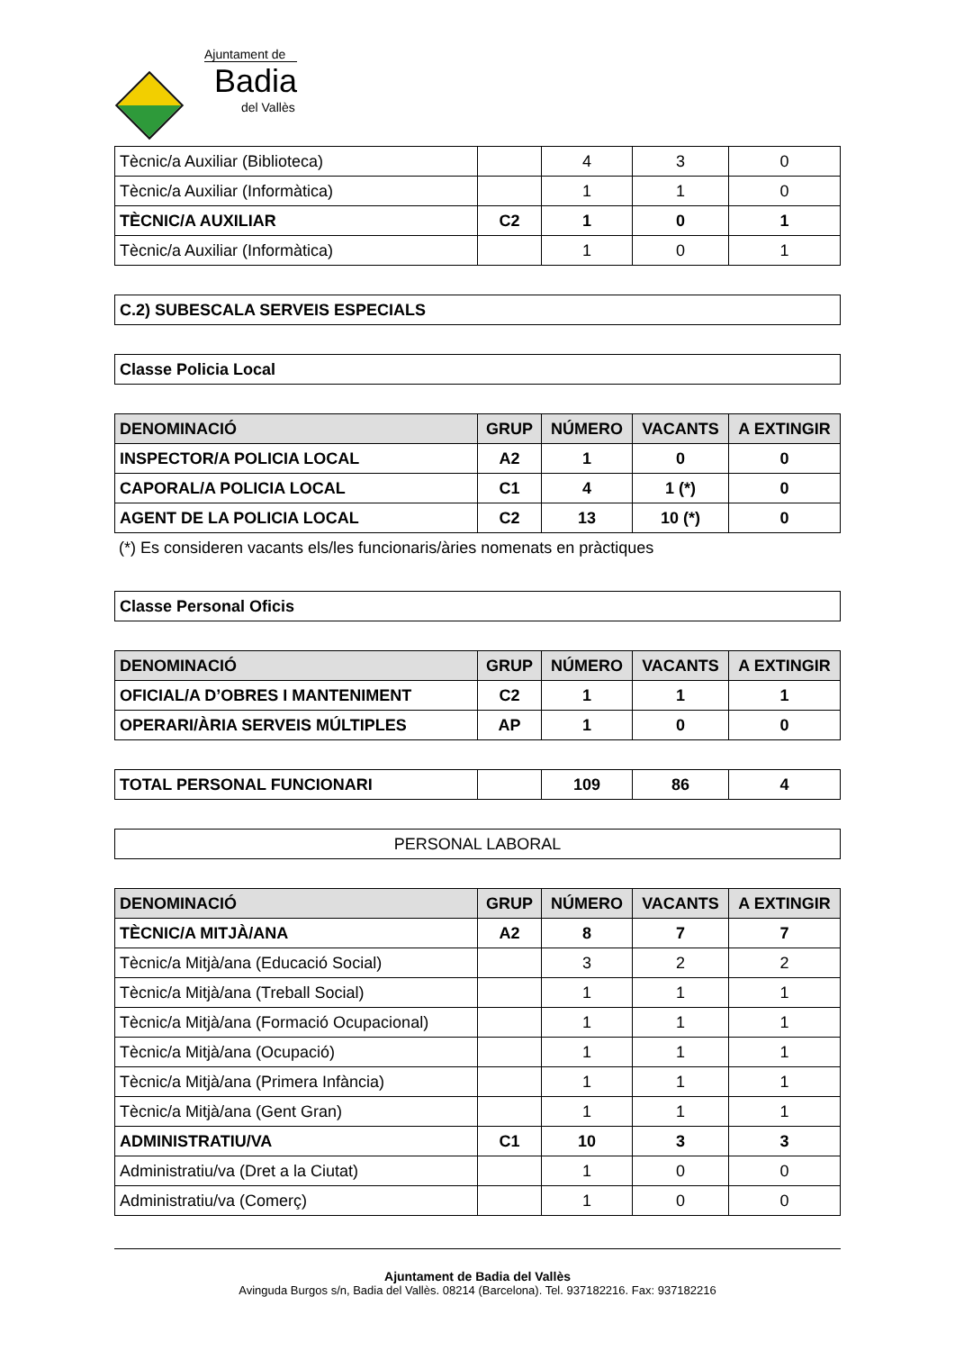Ajuntament de
Badia
del Vallès
| Tècnic/a Auxiliar (Biblioteca) | | 4 | 3 | 0 |
| Tècnic/a Auxiliar (Informàtica) | | 1 | 1 | 0 |
| TÈCNIC/A AUXILIAR | C2 | 1 | 0 | 1 |
| Tècnic/a Auxiliar (Informàtica) | | 1 | 0 | 1 |
| C.2) SUBESCALA SERVEIS ESPECIALS |
| Classe Policia Local |
| DENOMINACIÓ | GRUP | NÚMERO | VACANTS | A EXTINGIR |
| --- | --- | --- | --- | --- |
| INSPECTOR/A POLICIA LOCAL | A2 | 1 | 0 | 0 |
| CAPORAL/A POLICIA LOCAL | C1 | 4 | 1 (*) | 0 |
| AGENT DE LA POLICIA LOCAL | C2 | 13 | 10 (*) | 0 |
(*) Es consideren vacants els/les funcionaris/àries nomenats en pràctiques
| Classe Personal Oficis |
| DENOMINACIÓ | GRUP | NÚMERO | VACANTS | A EXTINGIR |
| --- | --- | --- | --- | --- |
| OFICIAL/A D’OBRES I MANTENIMENT | C2 | 1 | 1 | 1 |
| OPERARI/ÀRIA SERVEIS MÚLTIPLES | AP | 1 | 0 | 0 |
| TOTAL PERSONAL FUNCIONARI | | 109 | 86 | 4 |
| PERSONAL LABORAL |
| DENOMINACIÓ | GRUP | NÚMERO | VACANTS | A EXTINGIR |
| --- | --- | --- | --- | --- |
| TÈCNIC/A MITJÀ/ANA | A2 | 8 | 7 | 7 |
| Tècnic/a Mitjà/ana (Educació Social) | | 3 | 2 | 2 |
| Tècnic/a Mitjà/ana (Treball Social) | | 1 | 1 | 1 |
| Tècnic/a Mitjà/ana (Formació Ocupacional) | | 1 | 1 | 1 |
| Tècnic/a Mitjà/ana (Ocupació) | | 1 | 1 | 1 |
| Tècnic/a Mitjà/ana (Primera Infància) | | 1 | 1 | 1 |
| Tècnic/a Mitjà/ana (Gent Gran) | | 1 | 1 | 1 |
| ADMINISTRATIU/VA | C1 | 10 | 3 | 3 |
| Administratiu/va (Dret a la Ciutat) | | 1 | 0 | 0 |
| Administratiu/va (Comerç) | | 1 | 0 | 0 |
Ajuntament de Badia del Vallès
Avinguda Burgos s/n, Badia del Vallès. 08214 (Barcelona). Tel. 937182216. Fax: 937182216